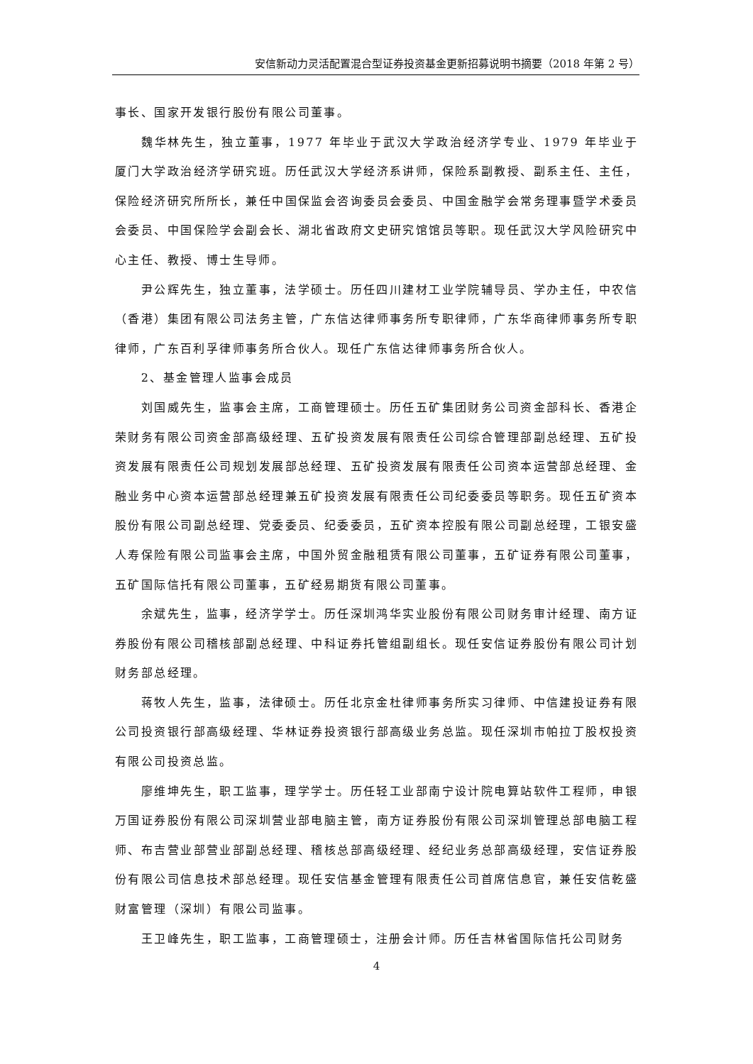安信新动力灵活配置混合型证券投资基金更新招募说明书摘要（2018 年第 2 号）
事长、国家开发银行股份有限公司董事。
魏华林先生，独立董事，1977 年毕业于武汉大学政治经济学专业、1979 年毕业于厦门大学政治经济学研究班。历任武汉大学经济系讲师，保险系副教授、副系主任、主任，保险经济研究所所长，兼任中国保监会咨询委员会委员、中国金融学会常务理事暨学术委员会委员、中国保险学会副会长、湖北省政府文史研究馆馆员等职。现任武汉大学风险研究中心主任、教授、博士生导师。
尹公辉先生，独立董事，法学硕士。历任四川建材工业学院辅导员、学办主任，中农信（香港）集团有限公司法务主管，广东信达律师事务所专职律师，广东华商律师事务所专职律师，广东百利孚律师事务所合伙人。现任广东信达律师事务所合伙人。
2、基金管理人监事会成员
刘国威先生，监事会主席，工商管理硕士。历任五矿集团财务公司资金部科长、香港企荣财务有限公司资金部高级经理、五矿投资发展有限责任公司综合管理部副总经理、五矿投资发展有限责任公司规划发展部总经理、五矿投资发展有限责任公司资本运营部总经理、金融业务中心资本运营部总经理兼五矿投资发展有限责任公司纪委委员等职务。现任五矿资本股份有限公司副总经理、党委委员、纪委委员，五矿资本控股有限公司副总经理，工银安盛人寿保险有限公司监事会主席，中国外贸金融租赁有限公司董事，五矿证券有限公司董事，五矿国际信托有限公司董事，五矿经易期货有限公司董事。
余斌先生，监事，经济学学士。历任深圳鸿华实业股份有限公司财务审计经理、南方证券股份有限公司稽核部副总经理、中科证券托管组副组长。现任安信证券股份有限公司计划财务部总经理。
蒋牧人先生，监事，法律硕士。历任北京金杜律师事务所实习律师、中信建投证券有限公司投资银行部高级经理、华林证券投资银行部高级业务总监。现任深圳市帕拉丁股权投资有限公司投资总监。
廖维坤先生，职工监事，理学学士。历任轻工业部南宁设计院电算站软件工程师，申银万国证券股份有限公司深圳营业部电脑主管，南方证券股份有限公司深圳管理总部电脑工程师、布吉营业部营业部副总经理、稽核总部高级经理、经纪业务总部高级经理，安信证券股份有限公司信息技术部总经理。现任安信基金管理有限责任公司首席信息官，兼任安信乾盛财富管理（深圳）有限公司监事。
王卫峰先生，职工监事，工商管理硕士，注册会计师。历任吉林省国际信托公司财务
4